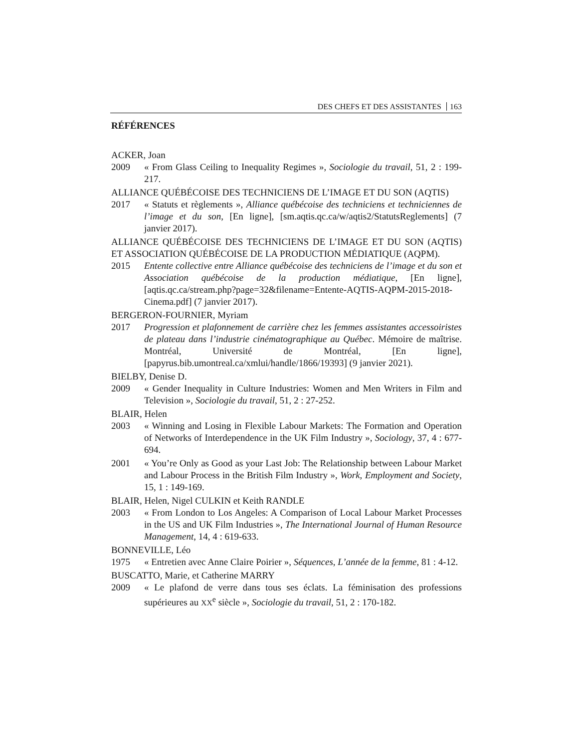DES CHEFS ET DES ASSISTANTES 163
RÉFÉRENCES
ACKER, Joan
2009 « From Glass Ceiling to Inequality Regimes », Sociologie du travail, 51, 2 : 199-217.
ALLIANCE QUÉBÉCOISE DES TECHNICIENS DE L’IMAGE ET DU SON (AQTIS)
2017 « Statuts et règlements », Alliance québécoise des techniciens et techniciennes de l’image et du son, [En ligne], [sm.aqtis.qc.ca/w/aqtis2/StatutsReglements] (7 janvier 2017).
ALLIANCE QUÉBÉCOISE DES TECHNICIENS DE L’IMAGE ET DU SON (AQTIS) ET ASSOCIATION QUÉBÉCOISE DE LA PRODUCTION MÉDIATIQUE (AQPM).
2015 Entente collective entre Alliance québécoise des techniciens de l’image et du son et Association québécoise de la production médiatique, [En ligne], [aqtis.qc.ca/stream.php?page=32&filename=Entente-AQTIS-AQPM-2015-2018-Cinema.pdf] (7 janvier 2017).
BERGERON-FOURNIER, Myriam
2017 Progression et plafonnement de carrière chez les femmes assistantes accessoiristes de plateau dans l’industrie cinématographique au Québec. Mémoire de maîtrise. Montréal, Université de Montréal, [En ligne], [papyrus.bib.umontreal.ca/xmlui/handle/1866/19393] (9 janvier 2021).
BIELBY, Denise D.
2009 « Gender Inequality in Culture Industries: Women and Men Writers in Film and Television », Sociologie du travail, 51, 2 : 27-252.
BLAIR, Helen
2003 « Winning and Losing in Flexible Labour Markets: The Formation and Operation of Networks of Interdependence in the UK Film Industry », Sociology, 37, 4 : 677-694.
2001 « You’re Only as Good as your Last Job: The Relationship between Labour Market and Labour Process in the British Film Industry », Work, Employment and Society, 15, 1 : 149-169.
BLAIR, Helen, Nigel CULKIN et Keith RANDLE
2003 « From London to Los Angeles: A Comparison of Local Labour Market Processes in the US and UK Film Industries », The International Journal of Human Resource Management, 14, 4 : 619-633.
BONNEVILLE, Léo
1975 « Entretien avec Anne Claire Poirier », Séquences, L’année de la femme, 81 : 4-12.
BUSCATTO, Marie, et Catherine MARRY
2009 « Le plafond de verre dans tous ses éclats. La féminisation des professions supérieures au XX<sup>e</sup> siècle », Sociologie du travail, 51, 2 : 170-182.